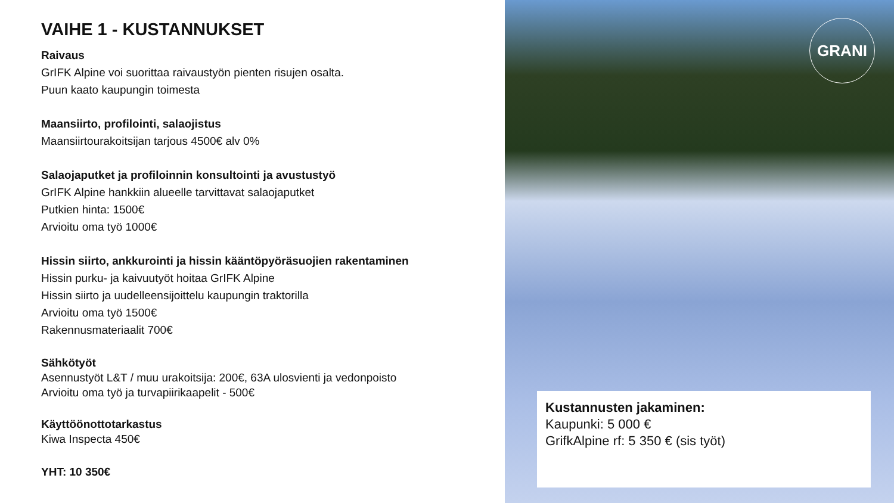VAIHE 1 - KUSTANNUKSET
Raivaus
GrIFK Alpine voi suorittaa raivaustyön pienten risujen osalta.
Puun kaato kaupungin toimesta
Maansiirto, profilointi, salaojistus
Maansiirtourakoitsijan tarjous 4500€ alv 0%
Salaojaputket ja profiloinnin konsultointi ja avustustyö
GrIFK Alpine hankkiin alueelle tarvittavat salaojaputket
Putkien hinta: 1500€
Arvioitu oma työ 1000€
Hissin siirto, ankkurointi ja hissin kääntöpyöräsuojien rakentaminen
Hissin purku- ja kaivuutyöt hoitaa GrIFK Alpine
Hissin siirto ja uudelleensijoittelu kaupungin traktorilla
Arvioitu oma työ 1500€
Rakennusmateriaalit 700€
Sähkötyöt
Asennustyöt L&T / muu urakoitsija: 200€, 63A ulosvienti ja vedonpoisto
Arvioitu oma työ ja turvapiirikaapelit - 500€
Käyttöönottotarkastus
Kiwa Inspecta 450€
YHT: 10 350€
GRANI
Kustannusten jakaminen:
Kaupunki: 5 000 €
GrifkAlpine rf: 5 350 € (sis työt)